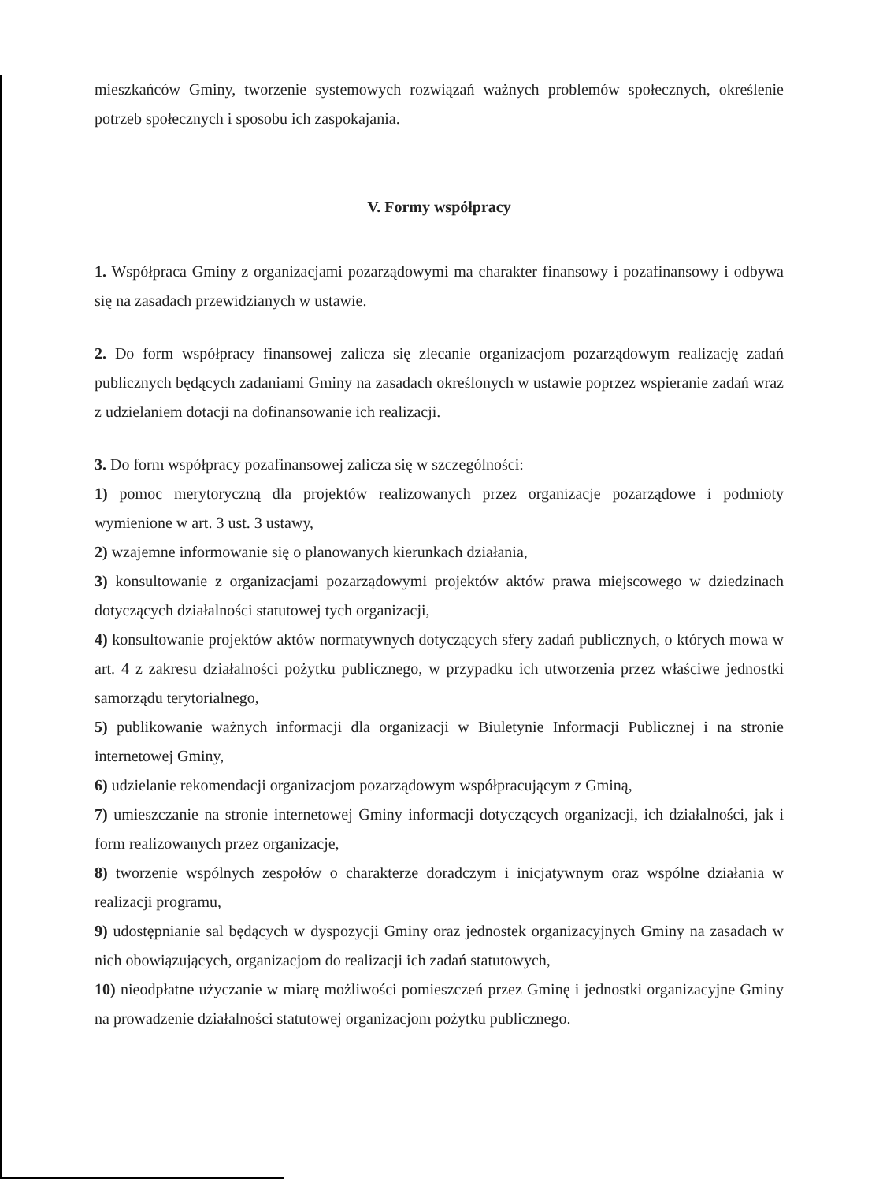mieszkańców Gminy, tworzenie systemowych rozwiązań ważnych problemów społecznych, określenie potrzeb społecznych i sposobu ich zaspokajania.
V. Formy współpracy
1. Współpraca Gminy z organizacjami pozarządowymi ma charakter finansowy i pozafinansowy i odbywa się na zasadach przewidzianych w ustawie.
2. Do form współpracy finansowej zalicza się zlecanie organizacjom pozarządowym realizację zadań publicznych będących zadaniami Gminy na zasadach określonych w ustawie poprzez wspieranie zadań wraz z udzielaniem dotacji na dofinansowanie ich realizacji.
3. Do form współpracy pozafinansowej zalicza się w szczególności:
1) pomoc merytoryczną dla projektów realizowanych przez organizacje pozarządowe i podmioty wymienione w art. 3 ust. 3 ustawy,
2) wzajemne informowanie się o planowanych kierunkach działania,
3) konsultowanie z organizacjami pozarządowymi projektów aktów prawa miejscowego w dziedzinach dotyczących działalności statutowej tych organizacji,
4) konsultowanie projektów aktów normatywnych dotyczących sfery zadań publicznych, o których mowa w art. 4 z zakresu działalności pożytku publicznego, w przypadku ich utworzenia przez właściwe jednostki samorządu terytorialnego,
5) publikowanie ważnych informacji dla organizacji w Biuletynie Informacji Publicznej i na stronie internetowej Gminy,
6) udzielanie rekomendacji organizacjom pozarządowym współpracującym z Gminą,
7) umieszczanie na stronie internetowej Gminy informacji dotyczących organizacji, ich działalności, jak i form realizowanych przez organizacje,
8) tworzenie wspólnych zespołów o charakterze doradczym i inicjatywnym oraz wspólne działania w realizacji programu,
9) udostępnianie sal będących w dyspozycji Gminy oraz jednostek organizacyjnych Gminy na zasadach w nich obowiązujących, organizacjom do realizacji ich zadań statutowych,
10) nieodpłatne użyczanie w miarę możliwości pomieszczeń przez Gminę i jednostki organizacyjne Gminy na prowadzenie działalności statutowej organizacjom pożytku publicznego.